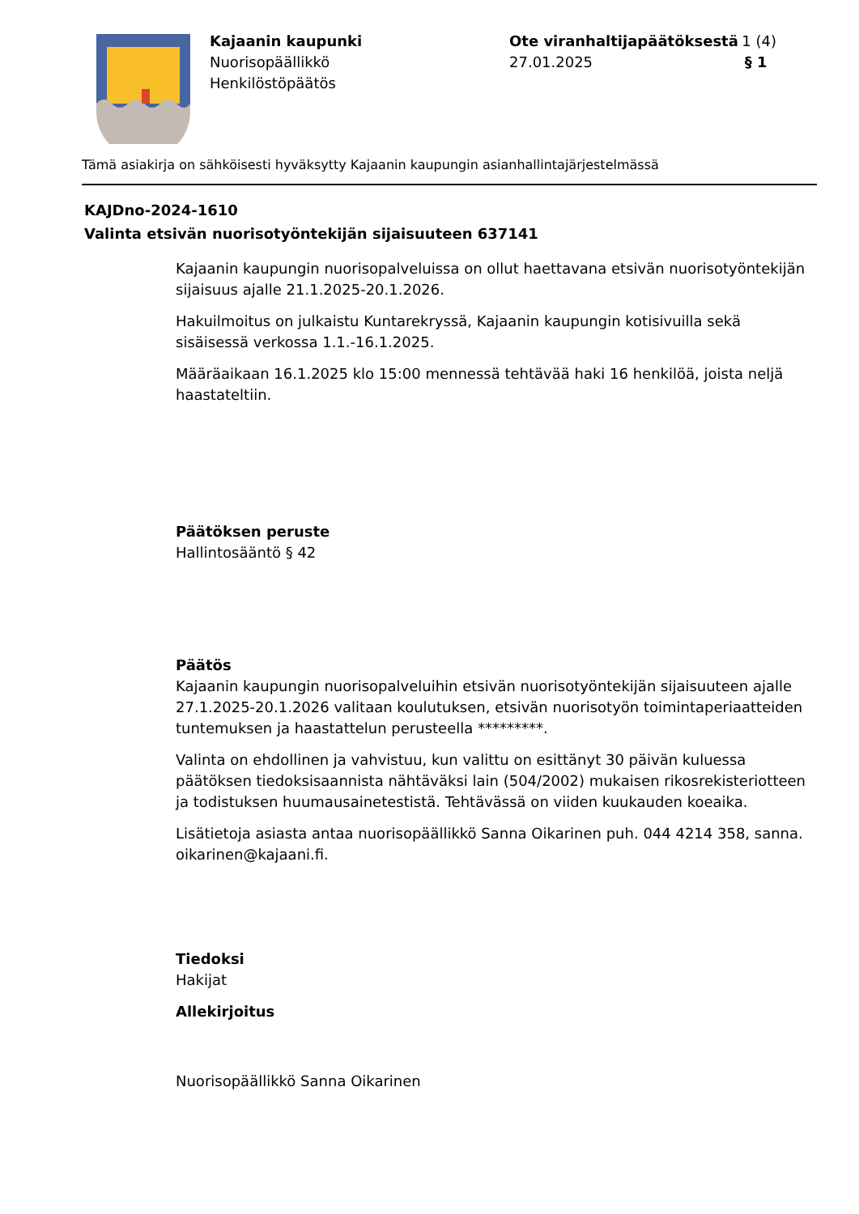Kajaanin kaupunki
Nuorisopäällikkö
Henkilöstöpäätös
Ote viranhaltijapäätöksestä 1 (4)
27.01.2025 § 1
Tämä asiakirja on sähköisesti hyväksytty Kajaanin kaupungin asianhallintajärjestelmässä
KAJDno-2024-1610
Valinta etsivän nuorisotyöntekijän sijaisuuteen 637141
Kajaanin kaupungin nuorisopalveluissa on ollut haettavana etsivän nuorisotyöntekijän sijaisuus ajalle 21.1.2025-20.1.2026.
Hakuilmoitus on julkaistu Kuntarekryssä, Kajaanin kaupungin kotisivuilla sekä sisäisessä verkossa 1.1.-16.1.2025.
Määräaikaan 16.1.2025 klo 15:00 mennessä tehtävää haki 16 henkilöä, joista neljä haastateltiin.
Päätöksen peruste
Hallintosääntö § 42
Päätös
Kajaanin kaupungin nuorisopalveluihin etsivän nuorisotyöntekijän sijaisuuteen ajalle 27.1.2025-20.1.2026 valitaan koulutuksen, etsivän nuorisotyön toimintaperiaatteiden tuntemuksen ja haastattelun perusteella *********.
Valinta on ehdollinen ja vahvistuu, kun valittu on esittänyt 30 päivän kuluessa päätöksen tiedoksisaannista nähtäväksi lain (504/2002) mukaisen rikosrekisteriotteen ja todistuksen huumausainetestistä. Tehtävässä on viiden kuukauden koeaika.
Lisätietoja asiasta antaa nuorisopäällikkö Sanna Oikarinen puh. 044 4214 358, sanna. oikarinen@kajaani.fi.
Tiedoksi
Hakijat
Allekirjoitus
Nuorisopäällikkö Sanna Oikarinen